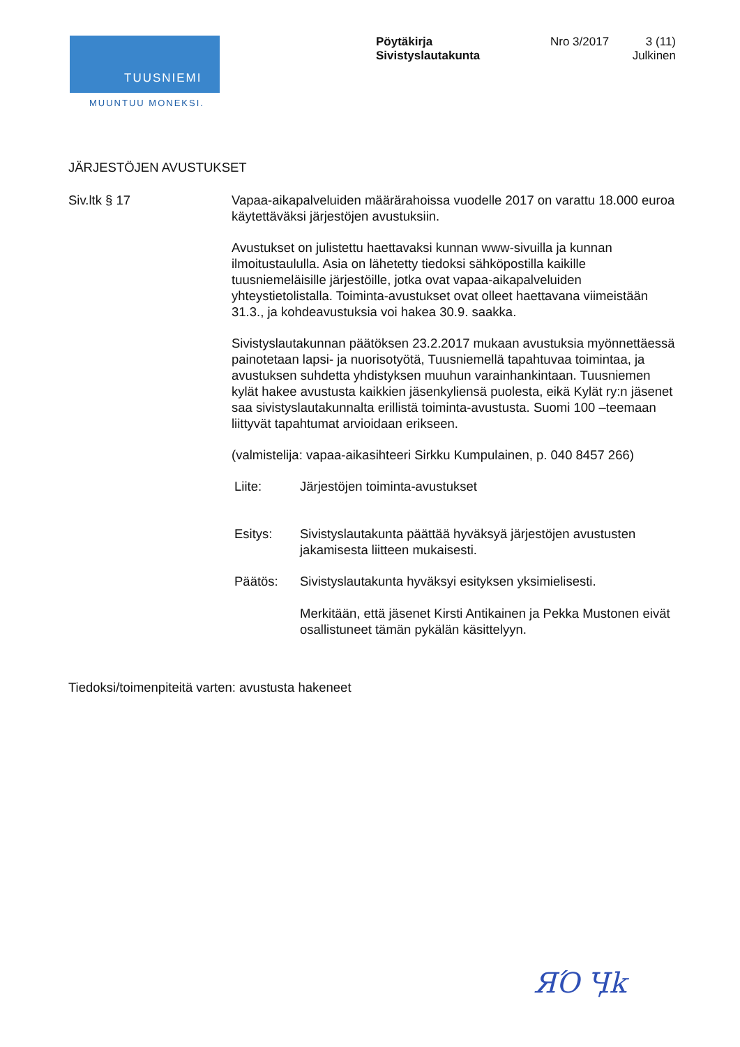TUUSNIEMI
MUUNTUU MONEKSI.
Pöytäkirja
Sivistyslautakunta
Nro 3/2017 3 (11)
Julkinen
JÄRJESTÖJEN AVUSTUKSET
Siv.ltk § 17 Vapaa-aikapalveluiden määrärahoissa vuodelle 2017 on varattu 18.000 euroa käytettäväksi järjestöjen avustuksiin.
Avustukset on julistettu haettavaksi kunnan www-sivuilla ja kunnan ilmoitustaululla. Asia on lähetetty tiedoksi sähköpostilla kaikille tuusniemeläisille järjestöille, jotka ovat vapaa-aikapalveluiden yhteystietolistalla. Toiminta-avustukset ovat olleet haettavana viimeistään 31.3., ja kohdeavustuksia voi hakea 30.9. saakka.
Sivistyslautakunnan päätöksen 23.2.2017 mukaan avustuksia myönnettäessä painotetaan lapsi- ja nuorisotyötä, Tuusniemellä tapahtuvaa toimintaa, ja avustuksen suhdetta yhdistyksen muuhun varainhankintaan. Tuusniemen kylät hakee avustusta kaikkien jäsenkyliensä puolesta, eikä Kylät ry:n jäsenet saa sivistyslautakunnalta erillistä toiminta-avustusta. Suomi 100 –teemaan liittyvät tapahtumat arvioidaan erikseen.
(valmistelija: vapaa-aikasihteeri Sirkku Kumpulainen, p. 040 8457 266)
Liite: Järjestöjen toiminta-avustukset
Esitys: Sivistyslautakunta päättää hyväksyä järjestöjen avustusten jakamisesta liitteen mukaisesti.
Päätös: Sivistyslautakunta hyväksyi esityksen yksimielisesti.
Merkitään, että jäsenet Kirsti Antikainen ja Pekka Mustonen eivät osallistuneet tämän pykälän käsittelyyn.
Tiedoksi/toimenpiteitä varten: avustusta hakeneet
ЯΌ Ӌk